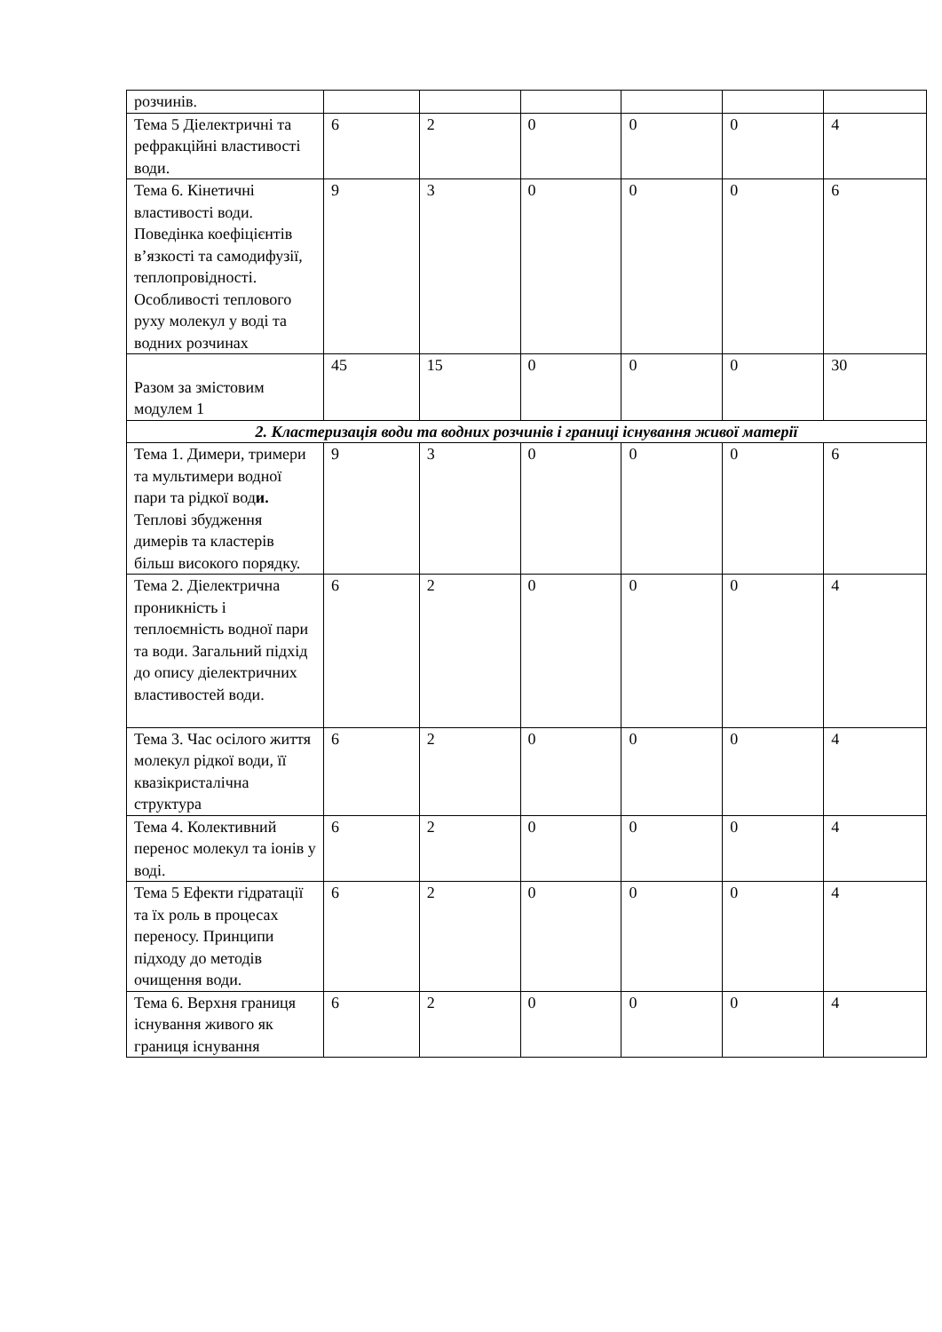| розчинів. | | | | | | |
| Тема 5 Діелектричні та рефракційні властивості води. | 6 | 2 | 0 | 0 | 0 | 4 |
| Тема 6. Кінетичні властивості води. Поведінка коефіцієнтів в’язкості та самодифузії, теплопровідності. Особливості теплового руху молекул у воді та водних розчинах | 9 | 3 | 0 | 0 | 0 | 6 |
| Разом за змістовим модулем 1 | 45 | 15 | 0 | 0 | 0 | 30 |
| 2. Кластеризація води та водних розчинів і границі існування живої матерії | | | | | | |
| Тема 1. Димери, тримери та мультимери водної пари та рідкої вод и. Теплові збудження димерів та кластерів більш високого порядку. | 9 | 3 | 0 | 0 | 0 | 6 |
| Тема 2. Діелектрична проникність і теплоємність водної пари та води. Загальний підхід до опису діелектричних властивостей води. | 6 | 2 | 0 | 0 | 0 | 4 |
| Тема 3. Час осілого життя молекул рідкої води, її квазікристалічна структура | 6 | 2 | 0 | 0 | 0 | 4 |
| Тема 4. Колективний перенос молекул та іонів у воді. | 6 | 2 | 0 | 0 | 0 | 4 |
| Тема 5 Ефекти гідратації та їх роль в процесах переносу. Принципи підходу до методів очищення води. | 6 | 2 | 0 | 0 | 0 | 4 |
| Тема 6. Верхня границя існування живого як границя існування | 6 | 2 | 0 | 0 | 0 | 4 |